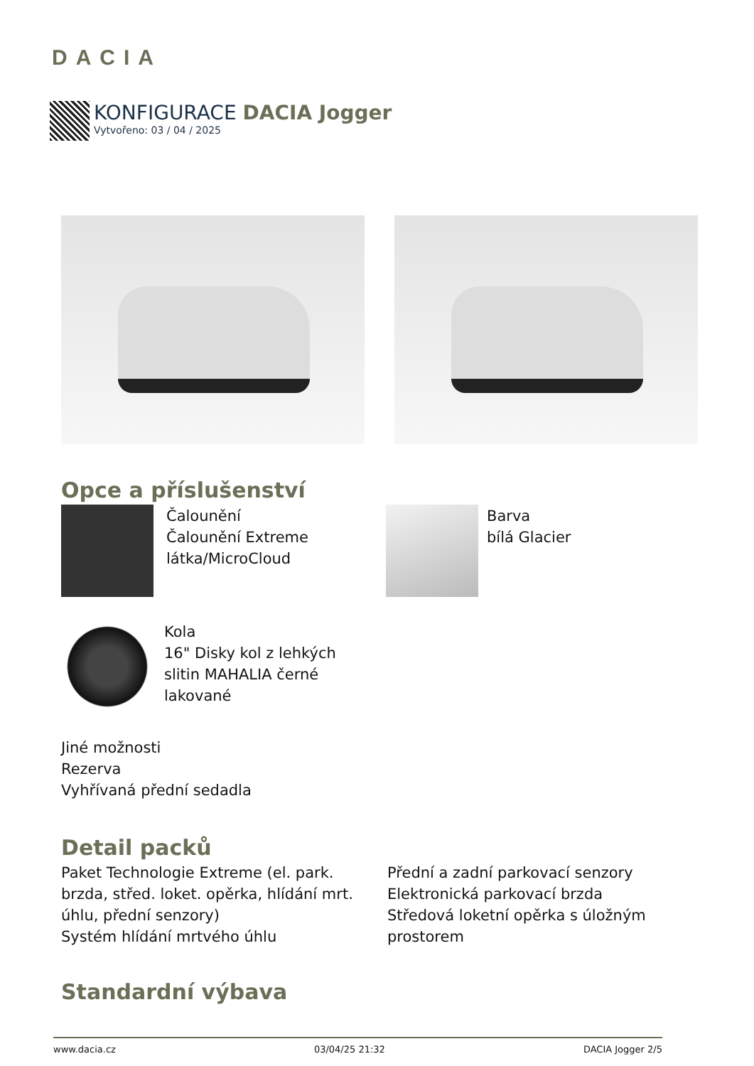DACIA
KONFIGURACE DACIA Jogger
Vytvořeno: 03 / 04 / 2025
Opce a příslušenství
Čalounění
Čalounění Extreme
látka/MicroCloud
Barva
bílá Glacier
Kola
16" Disky kol z lehkých
slitin MAHALIA černé
lakované
Jiné možnosti
Rezerva
Vyhřívaná přední sedadla
Detail packů
Paket Technologie Extreme (el. park. brzda, střed. loket. opěrka, hlídání mrt. úhlu, přední senzory)
Systém hlídání mrtvého úhlu
Přední a zadní parkovací senzory
Elektronická parkovací brzda
Středová loketní opěrka s úložným prostorem
Standardní výbava
www.dacia.cz 03/04/25 21:32 DACIA Jogger 2/5